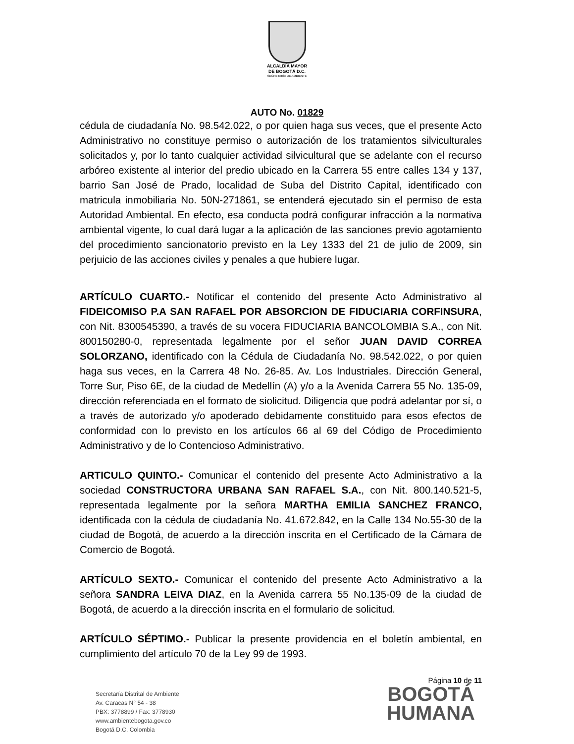ALCALDÍA MAYOR
DE BOGOTÁ D.C.
SECRETARÍA DE AMBIENTE
AUTO No. 01829
cédula de ciudadanía No. 98.542.022, o por quien haga sus veces, que el presente Acto Administrativo no constituye permiso o autorización de los tratamientos silviculturales solicitados y, por lo tanto cualquier actividad silvicultural que se adelante con el recurso arbóreo existente al interior del predio ubicado en la Carrera 55 entre calles 134 y 137, barrio San José de Prado, localidad de Suba del Distrito Capital, identificado con matricula inmobiliaria No. 50N-271861, se entenderá ejecutado sin el permiso de esta Autoridad Ambiental. En efecto, esa conducta podrá configurar infracción a la normativa ambiental vigente, lo cual dará lugar a la aplicación de las sanciones previo agotamiento del procedimiento sancionatorio previsto en la Ley 1333 del 21 de julio de 2009, sin perjuicio de las acciones civiles y penales a que hubiere lugar.
ARTÍCULO CUARTO.- Notificar el contenido del presente Acto Administrativo al FIDEICOMISO P.A SAN RAFAEL POR ABSORCION DE FIDUCIARIA CORFINSURA, con Nit. 8300545390, a través de su vocera FIDUCIARIA BANCOLOMBIA S.A., con Nit. 800150280-0, representada legalmente por el señor JUAN DAVID CORREA SOLORZANO, identificado con la Cédula de Ciudadanía No. 98.542.022, o por quien haga sus veces, en la Carrera 48 No. 26-85. Av. Los Industriales. Dirección General, Torre Sur, Piso 6E, de la ciudad de Medellín (A) y/o a la Avenida Carrera 55 No. 135-09, dirección referenciada en el formato de siolicitud. Diligencia que podrá adelantar por sí, o a través de autorizado y/o apoderado debidamente constituido para esos efectos de conformidad con lo previsto en los artículos 66 al 69 del Código de Procedimiento Administrativo y de lo Contencioso Administrativo.
ARTICULO QUINTO.- Comunicar el contenido del presente Acto Administrativo a la sociedad CONSTRUCTORA URBANA SAN RAFAEL S.A., con Nit. 800.140.521-5, representada legalmente por la señora MARTHA EMILIA SANCHEZ FRANCO, identificada con la cédula de ciudadanía No. 41.672.842, en la Calle 134 No.55-30 de la ciudad de Bogotá, de acuerdo a la dirección inscrita en el Certificado de la Cámara de Comercio de Bogotá.
ARTÍCULO SEXTO.- Comunicar el contenido del presente Acto Administrativo a la señora SANDRA LEIVA DIAZ, en la Avenida carrera 55 No.135-09 de la ciudad de Bogotá, de acuerdo a la dirección inscrita en el formulario de solicitud.
ARTÍCULO SÉPTIMO.- Publicar la presente providencia en el boletín ambiental, en cumplimiento del artículo 70 de la Ley 99 de 1993.
Página 10 de 11
Secretaría Distrital de Ambiente
Av. Caracas N° 54 - 38
PBX: 3778899 / Fax: 3778930
www.ambientebogota.gov.co
Bogotá D.C. Colombia
BOGOTÁ
HUMANA